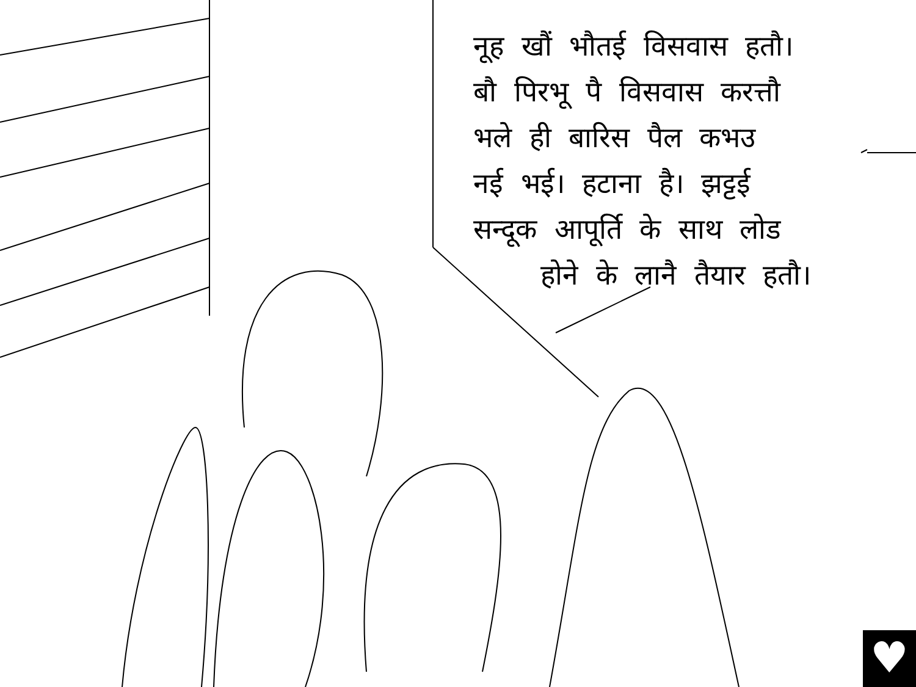नूह खौं भौतई विसवास हतौ।
बौ पिरभू पै विसवास करत्तौ
भले ही बारिस पैल कभउ
नई भई। हटाना है। झट्टई
सन्दूक आपूर्ति के साथ लोड
होने के लानै तैयार हतौ।
♥